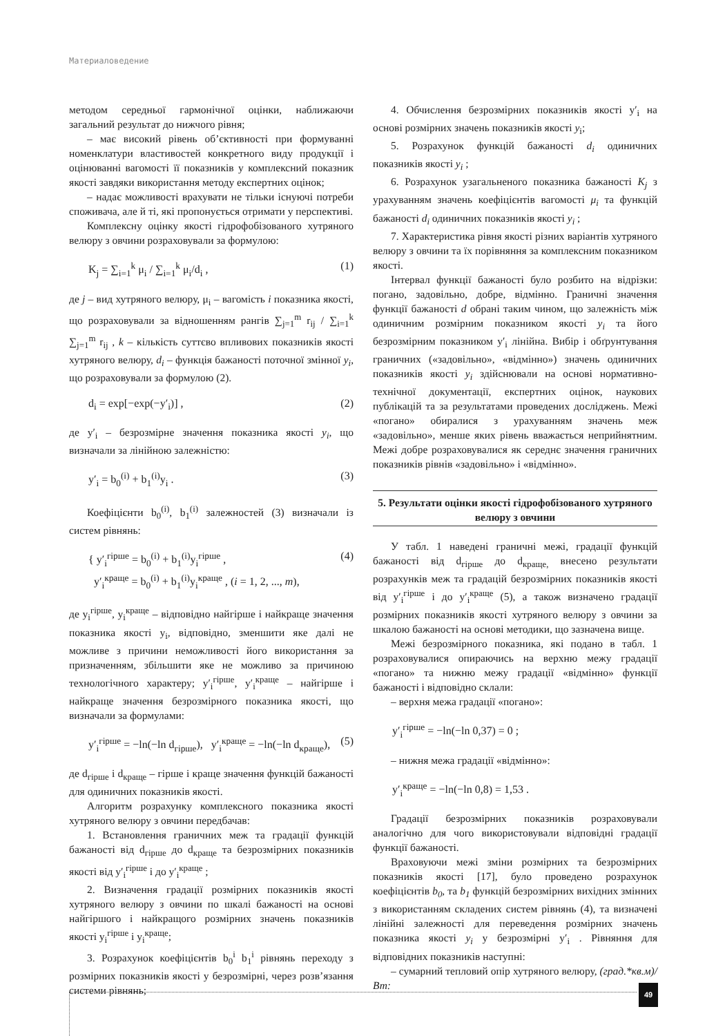Материаловедение
методом середньої гармонічної оцінки, наближаючи загальний результат до нижчого рівня;
– має високий рівень об’єктивності при формуванні номенклатури властивостей конкретного виду продукції і оцінюванні вагомості її показників у комплексний показник якості завдяки використання методу експертних оцінок;
– надає можливості врахувати не тільки існуючі потреби споживача, але й ті, які пропонується отримати у перспективі.
Комплексну оцінку якості гідрофобізованого хутряного велюру з овчини розраховували за формулою:
K<sub>j</sub> = ∑<sub>i=1</sub><sup>k</sup> μ<sub>i</sub> / ∑<sub>i=1</sub><sup>k</sup> μ<sub>i</sub>/d<sub>i</sub> , (1)
де j – вид хутряного велюру, μ<sub>i</sub> – вагомість i показника якості, що розраховували за відношенням рангів ∑<sub>j=1</sub><sup>m</sup> r<sub>ij</sub> / ∑<sub>i=1</sub><sup>k</sup> ∑<sub>j=1</sub><sup>m</sup> r<sub>ij</sub> , k – кількість суттєво впливових показників якості хутряного велюру, d<sub>i</sub> – функція бажаності поточної змінної y<sub>i</sub>, що розраховували за формулою (2).
d<sub>i</sub> = exp[−exp(−y′<sub>i</sub>)] , (2)
де y′<sub>i</sub> – безрозмірне значення показника якості y<sub>i</sub>, що визначали за лінійною залежністю:
y′<sub>i</sub> = b<sub>0</sub><sup>(i)</sup> + b<sub>1</sub><sup>(i)</sup>y<sub>i</sub> . (3)
Коефіцієнти b<sub>0</sub><sup>(i)</sup>, b<sub>1</sub><sup>(i)</sup> залежностей (3) визначали із систем рівнянь:
{ y′<sub>i</sub><sup>гірше</sup> = b<sub>0</sub><sup>(i)</sup> + b<sub>1</sub><sup>(i)</sup>y<sub>i</sub><sup>гірше</sup> ,
y′<sub>i</sub><sup>краще</sup> = b<sub>0</sub><sup>(i)</sup> + b<sub>1</sub><sup>(i)</sup>y<sub>i</sub><sup>краще</sup> , (i = 1, 2, ..., m), (4)
де y<sub>i</sub><sup>гірше</sup>, y<sub>i</sub><sup>краще</sup> – відповідно найгірше і найкраще значення показника якості y<sub>i</sub>, відповідно, зменшити яке далі не можливе з причини неможливості його використання за призначенням, збільшити яке не можливо за причиною технологічного характеру; y′<sub>i</sub><sup>гірше</sup>, y′<sub>i</sub><sup>краще</sup> – найгірше і найкраще значення безрозмірного показника якості, що визначали за формулами:
y′<sub>i</sub><sup>гірше</sup> = −ln(−ln d<sub>гірше</sub>), y′<sub>i</sub><sup>краще</sup> = −ln(−ln d<sub>краще</sub>), (5)
де d<sub>гірше</sub> і d<sub>краще</sub> – гірше і краще значення функцій бажаності для одиничних показників якості.
Алгоритм розрахунку комплексного показника якості хутряного велюру з овчини передбачав:
1. Встановлення граничних меж та градації функцій бажаності від d<sub>гірше</sub> до d<sub>краще</sub> та безрозмірних показників якості від y′<sub>i</sub><sup>гірше</sup> і до y′<sub>i</sub><sup>краще</sup> ;
2. Визначення градації розмірних показників якості хутряного велюру з овчини по шкалі бажаності на основі найгіршого і найкращого розмірних значень показників якості y<sub>i</sub><sup>гірше</sup> і y<sub>i</sub><sup>краще</sup>;
3. Розрахунок коефіцієнтів b<sub>0</sub><sup>i</sup> b<sub>1</sub><sup>i</sup> рівнянь переходу з розмірних показників якості у безрозмірні, через розв’язання системи рівнянь;
4. Обчислення безрозмірних показників якості y′<sub>i</sub> на основі розмірних значень показників якості y<sub>i</sub>;
5. Розрахунок функцій бажаності d<sub>i</sub> одиничних показників якості y<sub>i</sub> ;
6. Розрахунок узагальненого показника бажаності K<sub>j</sub> з урахуванням значень коефіцієнтів вагомості μ<sub>i</sub> та функцій бажаності d<sub>i</sub> одиничних показників якості y<sub>i</sub> ;
7. Характеристика рівня якості різних варіантів хутряного велюру з овчини та їх порівняння за комплексним показником якості.
Інтервал функції бажаності було розбито на відрізки: погано, задовільно, добре, відмінно. Граничні значення функції бажаності d обрані таким чином, що залежність між одиничним розмірним показником якості y<sub>i</sub> та його безрозмірним показником y′<sub>i</sub> лінійна. Вибір і обґрунтування граничних («задовільно», «відмінно») значень одиничних показників якості y<sub>i</sub> здійснювали на основі нормативно-технічної документації, експертних оцінок, наукових публікацій та за результатами проведених досліджень. Межі «погано» обиралися з урахуванням значень меж «задовільно», менше яких рівень вважається неприйнятним. Межі добре розраховувалися як середнє значення граничних показників рівнів «задовільно» і «відмінно».
5. Результати оцінки якості гідрофобізованого хутряного велюру з овчини
У табл. 1 наведені граничні межі, градації функцій бажаності від d<sub>гірше</sub> до d<sub>краще,</sub> внесено результати розрахунків меж та градацій безрозмірних показників якості від y′<sub>i</sub><sup>гірше</sup> і до y′<sub>i</sub><sup>краще</sup> (5), а також визначено градації розмірних показників якості хутряного велюру з овчини за шкалою бажаності на основі методики, що зазначена вище.
Межі безрозмірного показника, які подано в табл. 1 розраховувалися опираючись на верхню межу градації «погано» та нижню межу градації «відмінно» функції бажаності і відповідно склали:
– верхня межа градації «погано»:
y′<sub>i</sub><sup>гірше</sup> = −ln(−ln 0,37) = 0 ;
– нижня межа градації «відмінно»:
y′<sub>i</sub><sup>краще</sup> = −ln(−ln 0,8) = 1,53 .
Градації безрозмірних показників розраховували аналогічно для чого використовували відповідні градації функції бажаності.
Враховуючи межі зміни розмірних та безрозмірних показників якості [17], було проведено розрахунок коефіцієнтів b<sub>0</sub>, та b<sub>1</sub> функцій безрозмірних вихідних змінних з використанням складених систем рівнянь (4), та визначені лінійні залежності для переведення розмірних значень показника якості y<sub>i</sub> у безрозмірні y′<sub>i</sub> . Рівняння для відповідних показників наступні:
– сумарний тепловий опір хутряного велюру, (град.*кв.м)/Вт:
49